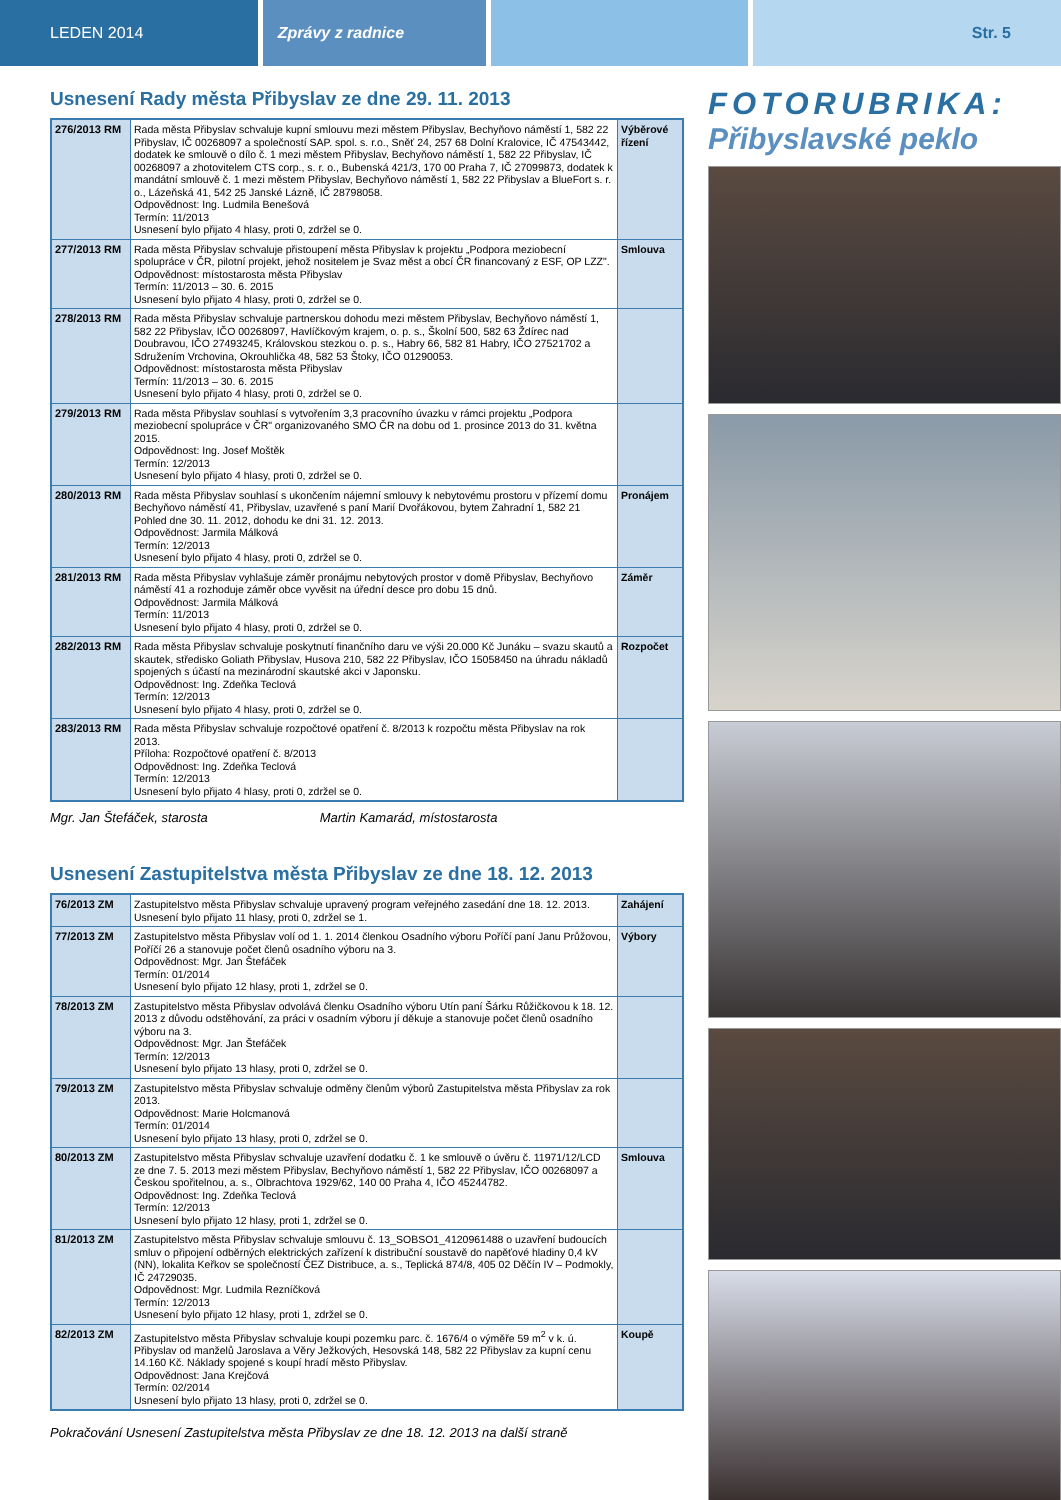LEDEN 2014 Zprávy z radnice Str. 5
Usnesení Rady města Přibyslav ze dne 29. 11. 2013
| 276/2013 RM | Rada města Přibyslav schvaluje kupní smlouvu mezi městem Přibyslav, Bechyňovo náměstí 1, 582 22 Přibyslav, IČ 00268097 a společností SAP. spol. s. r.o., Sněť 24, 257 68 Dolní Kralovice, IČ 47543442, dodatek ke smlouvě o dílo č. 1 mezi městem Přibyslav, Bechyňovo náměstí 1, 582 22 Přibyslav, IČ 00268097 a zhotovitelem CTS corp., s. r. o., Bubenská 421/3, 170 00 Praha 7, IČ 27099873, dodatek k mandátní smlouvě č. 1 mezi městem Přibyslav, Bechyňovo náměstí 1, 582 22 Přibyslav a BlueFort s. r. o., Lázeňská 41, 542 25 Janské Lázně, IČ 28798058. Odpovědnost: Ing. Ludmila Benešová Termín: 11/2013 Usnesení bylo přijato 4 hlasy, proti 0, zdržel se 0. | Výběrové řízení |
| 277/2013 RM | Rada města Přibyslav schvaluje přistoupení města Přibyslav k projektu „Podpora meziobecní spolupráce v ČR, pilotní projekt, jehož nositelem je Svaz měst a obcí ČR financovaný z ESF, OP LZZ". Odpovědnost: místostarosta města Přibyslav Termín: 11/2013 – 30. 6. 2015 Usnesení bylo přijato 4 hlasy, proti 0, zdržel se 0. | Smlouva |
| 278/2013 RM | Rada města Přibyslav schvaluje partnerskou dohodu mezi městem Přibyslav, Bechyňovo náměstí 1, 582 22 Přibyslav, IČO 00268097, Havlíčkovým krajem, o. p. s., Školní 500, 582 63 Ždírec nad Doubravou, IČO 27493245, Královskou stezkou o. p. s., Habry 66, 582 81 Habry, IČO 27521702 a Sdružením Vrchovina, Okrouhlička 48, 582 53 Štoky, IČO 01290053. Odpovědnost: místostarosta města Přibyslav Termín: 11/2013 – 30. 6. 2015 Usnesení bylo přijato 4 hlasy, proti 0, zdržel se 0. | |
| 279/2013 RM | Rada města Přibyslav souhlasí s vytvořením 3,3 pracovního úvazku v rámci projektu „Podpora meziobecní spolupráce v ČR" organizovaného SMO ČR na dobu od 1. prosince 2013 do 31. května 2015. Odpovědnost: Ing. Josef Moštěk Termín: 12/2013 Usnesení bylo přijato 4 hlasy, proti 0, zdržel se 0. | |
| 280/2013 RM | Rada města Přibyslav souhlasí s ukončením nájemní smlouvy k nebytovému prostoru v přízemí domu Bechyňovo náměstí 41, Přibyslav, uzavřené s paní Marií Dvořákovou, bytem Zahradní 1, 582 21 Pohled dne 30. 11. 2012, dohodu ke dni 31. 12. 2013. Odpovědnost: Jarmila Málková Termín: 12/2013 Usnesení bylo přijato 4 hlasy, proti 0, zdržel se 0. | Pronájem |
| 281/2013 RM | Rada města Přibyslav vyhlašuje záměr pronájmu nebytových prostor v domě Přibyslav, Bechyňovo náměstí 41 a rozhoduje záměr obce vyvěsit na úřední desce pro dobu 15 dnů. Odpovědnost: Jarmila Málková Termín: 11/2013 Usnesení bylo přijato 4 hlasy, proti 0, zdržel se 0. | Záměr |
| 282/2013 RM | Rada města Přibyslav schvaluje poskytnutí finančního daru ve výši 20.000 Kč Junáku – svazu skautů a skautek, středisko Goliath Přibyslav, Husova 210, 582 22 Přibyslav, IČO 15058450 na úhradu nákladů spojených s účastí na mezinárodní skautské akci v Japonsku. Odpovědnost: Ing. Zdeňka Teclová Termín: 12/2013 Usnesení bylo přijato 4 hlasy, proti 0, zdržel se 0. | Rozpočet |
| 283/2013 RM | Rada města Přibyslav schvaluje rozpočtové opatření č. 8/2013 k rozpočtu města Přibyslav na rok 2013. Příloha: Rozpočtové opatření č. 8/2013 Odpovědnost: Ing. Zdeňka Teclová Termín: 12/2013 Usnesení bylo přijato 4 hlasy, proti 0, zdržel se 0. | |
Mgr. Jan Štefáček, starosta Martin Kamarád, místostarosta
Usnesení Zastupitelstva města Přibyslav ze dne 18. 12. 2013
| 76/2013 ZM | Zastupitelstvo města Přibyslav schvaluje upravený program veřejného zasedání dne 18. 12. 2013. Usnesení bylo přijato 11 hlasy, proti 0, zdržel se 1. | Zahájení |
| 77/2013 ZM | Zastupitelstvo města Přibyslav volí od 1. 1. 2014 členkou Osadního výboru Poříčí paní Janu Průžovou, Poříčí 26 a stanovuje počet členů osadního výboru na 3. Odpovědnost: Mgr. Jan Štefáček Termín: 01/2014 Usnesení bylo přijato 12 hlasy, proti 1, zdržel se 0. | Výbory |
| 78/2013 ZM | Zastupitelstvo města Přibyslav odvolává členku Osadního výboru Utín paní Šárku Růžičkovou k 18. 12. 2013 z důvodu odstěhování, za práci v osadním výboru jí děkuje a stanovuje počet členů osadního výboru na 3. Odpovědnost: Mgr. Jan Štefáček Termín: 12/2013 Usnesení bylo přijato 13 hlasy, proti 0, zdržel se 0. | |
| 79/2013 ZM | Zastupitelstvo města Přibyslav schvaluje odměny členům výborů Zastupitelstva města Přibyslav za rok 2013. Odpovědnost: Marie Holcmanová Termín: 01/2014 Usnesení bylo přijato 13 hlasy, proti 0, zdržel se 0. | |
| 80/2013 ZM | Zastupitelstvo města Přibyslav schvaluje uzavření dodatku č. 1 ke smlouvě o úvěru č. 11971/12/LCD ze dne 7. 5. 2013 mezi městem Přibyslav, Bechyňovo náměstí 1, 582 22 Přibyslav, IČO 00268097 a Českou spořitelnou, a. s., Olbrachtova 1929/62, 140 00 Praha 4, IČO 45244782. Odpovědnost: Ing. Zdeňka Teclová Termín: 12/2013 Usnesení bylo přijato 12 hlasy, proti 1, zdržel se 0. | Smlouva |
| 81/2013 ZM | Zastupitelstvo města Přibyslav schvaluje smlouvu č. 13_SOBSO1_4120961488 o uzavření budoucích smluv o připojení odběrných elektrických zařízení k distribuční soustavě do napěťové hladiny 0,4 kV (NN), lokalita Keřkov se společností ČEZ Distribuce, a. s., Teplická 874/8, 405 02 Děčín IV – Podmokly, IČ 24729035. Odpovědnost: Mgr. Ludmila Rezníčková Termín: 12/2013 Usnesení bylo přijato 12 hlasy, proti 1, zdržel se 0. | |
| 82/2013 ZM | Zastupitelstvo města Přibyslav schvaluje koupi pozemku parc. č. 1676/4 o výměře 59 m<sup>2</sup> v k. ú. Přibyslav od manželů Jaroslava a Věry Ježkových, Hesovská 148, 582 22 Přibyslav za kupní cenu 14.160 Kč. Náklady spojené s koupí hradí město Přibyslav. Odpovědnost: Jana Krejčová Termín: 02/2014 Usnesení bylo přijato 13 hlasy, proti 0, zdržel se 0. | Koupě |
Pokračování Usnesení Zastupitelstva města Přibyslav ze dne 18. 12. 2013 na další straně
FOTORUBRIKA:
Přibyslavské peklo